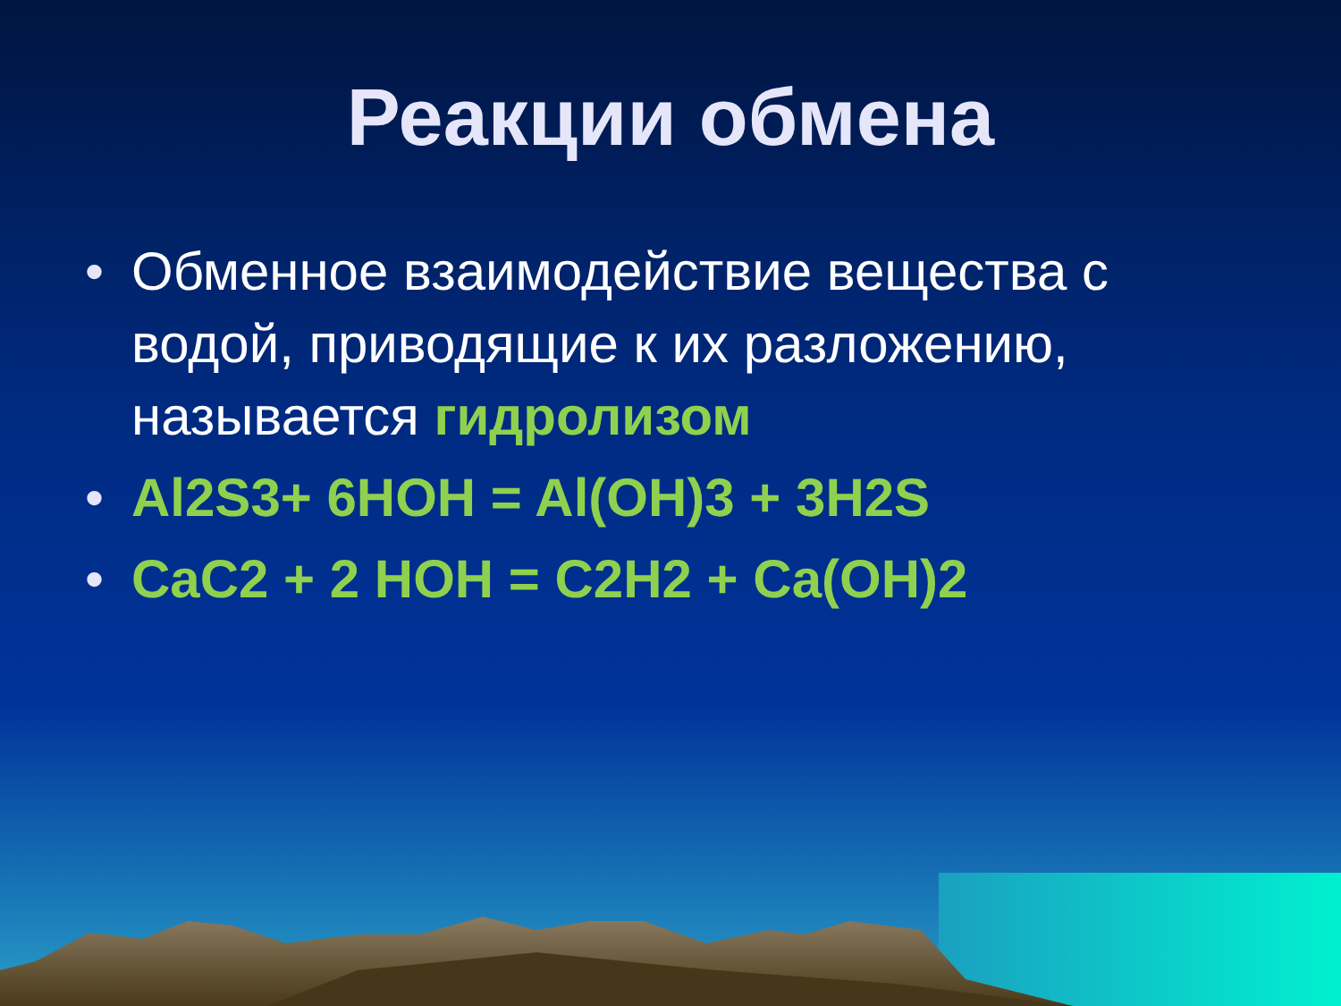Реакции обмена
• Обменное взаимодействие вещества с водой, приводящие к их разложению, называется гидролизом
• Al2S3+ 6HOH = Al(OH)3 + 3H2S
• CaC2 + 2 HOH = C2H2 + Ca(OH)2